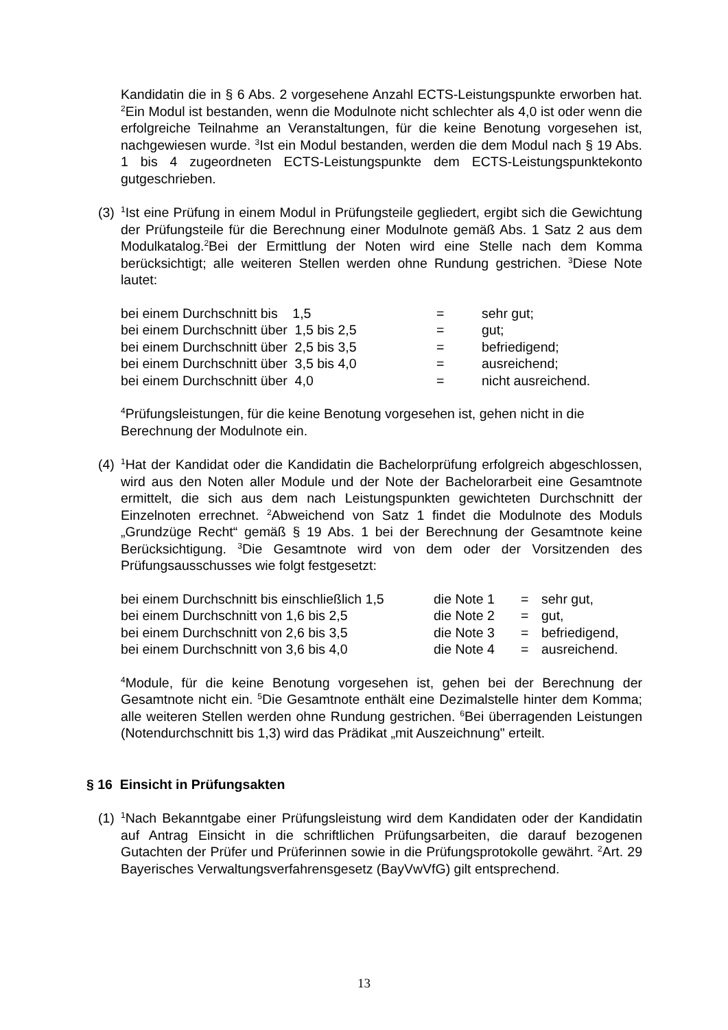Kandidatin die in § 6 Abs. 2 vorgesehene Anzahl ECTS-Leistungspunkte erworben hat. <sup>2</sup>Ein Modul ist bestanden, wenn die Modulnote nicht schlechter als 4,0 ist oder wenn die erfolgreiche Teilnahme an Veranstaltungen, für die keine Benotung vorgesehen ist, nachgewiesen wurde. <sup>3</sup>Ist ein Modul bestanden, werden die dem Modul nach § 19 Abs. 1 bis 4 zugeordneten ECTS-Leistungspunkte dem ECTS-Leistungspunktekonto gutgeschrieben.
(3)
<sup>1</sup> Ist eine Prüfung in einem Modul in Prüfungsteile gegliedert, ergibt sich die Gewichtung der Prüfungsteile für die Berechnung einer Modulnote gemäß Abs. 1 Satz 2 aus dem Modulkatalog.<sup>2</sup>Bei der Ermittlung der Noten wird eine Stelle nach dem Komma berücksichtigt; alle weiteren Stellen werden ohne Rundung gestrichen. <sup>3</sup>Diese Note lautet:
| bei einem Durchschnitt bis 1,5 | = | sehr gut; |
| bei einem Durchschnitt über 1,5 bis 2,5 | = | gut; |
| bei einem Durchschnitt über 2,5 bis 3,5 | = | befriedigend; |
| bei einem Durchschnitt über 3,5 bis 4,0 | = | ausreichend; |
| bei einem Durchschnitt über 4,0 | = | nicht ausreichend. |
<sup>4</sup> Prüfungsleistungen, für die keine Benotung vorgesehen ist, gehen nicht in die Berechnung der Modulnote ein.
(4)
<sup>1</sup> Hat der Kandidat oder die Kandidatin die Bachelorprüfung erfolgreich abgeschlossen, wird aus den Noten aller Module und der Note der Bachelorarbeit eine Gesamtnote ermittelt, die sich aus dem nach Leistungspunkten gewichteten Durchschnitt der Einzelnoten errechnet. <sup>2</sup>Abweichend von Satz 1 findet die Modulnote des Moduls „Grundzüge Recht“ gemäß § 19 Abs. 1 bei der Berechnung der Gesamtnote keine Berücksichtigung. <sup>3</sup>Die Gesamtnote wird von dem oder der Vorsitzenden des Prüfungsausschusses wie folgt festgesetzt:
| bei einem Durchschnitt bis einschließlich 1,5 | die Note 1 | = | sehr gut, |
| bei einem Durchschnitt von 1,6 bis 2,5 | die Note 2 | = | gut, |
| bei einem Durchschnitt von 2,6 bis 3,5 | die Note 3 | = | befriedigend, |
| bei einem Durchschnitt von 3,6 bis 4,0 | die Note 4 | = | ausreichend. |
<sup>4</sup> Module, für die keine Benotung vorgesehen ist, gehen bei der Berechnung der Gesamtnote nicht ein. <sup>5</sup>Die Gesamtnote enthält eine Dezimalstelle hinter dem Komma; alle weiteren Stellen werden ohne Rundung gestrichen. <sup>6</sup>Bei überragenden Leistungen (Notendurchschnitt bis 1,3) wird das Prädikat „mit Auszeichnung" erteilt.
§ 16 Einsicht in Prüfungsakten
(1)
<sup>1</sup> Nach Bekanntgabe einer Prüfungsleistung wird dem Kandidaten oder der Kandidatin auf Antrag Einsicht in die schriftlichen Prüfungsarbeiten, die darauf bezogenen Gutachten der Prüfer und Prüferinnen sowie in die Prüfungsprotokolle gewährt. <sup>2</sup>Art. 29 Bayerisches Verwaltungsverfahrensgesetz (BayVwVfG) gilt entsprechend.
13